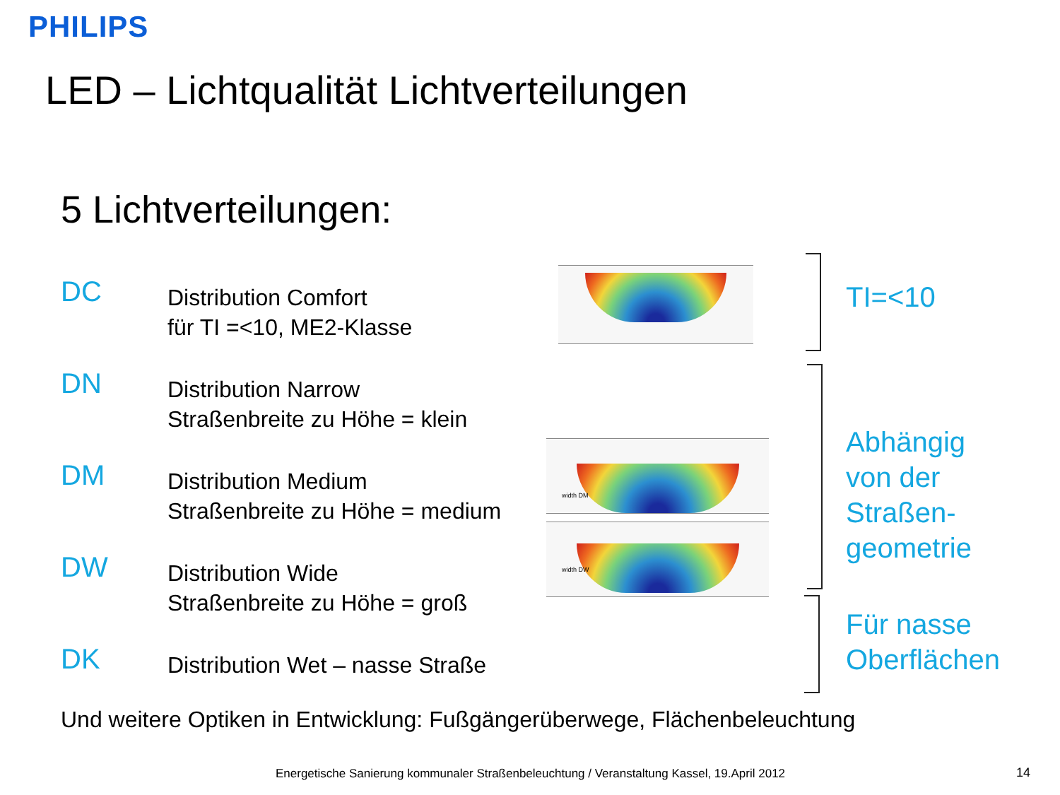PHILIPS
LED – Lichtqualität Lichtverteilungen
5 Lichtverteilungen:
DC
Distribution Comfort
für TI =<10, ME2-Klasse
DN
Distribution Narrow
Straßenbreite zu Höhe = klein
DM
Distribution Medium
Straßenbreite zu Höhe = medium
DW
Distribution Wide
Straßenbreite zu Höhe = groß
DK
Distribution Wet – nasse Straße
width DM
width DW
TI=<10
Abhängig
von der
Straßen-
geometrie
Für nasse
Oberflächen
Und weitere Optiken in Entwicklung: Fußgängerüberwege, Flächenbeleuchtung
Energetische Sanierung kommunaler Straßenbeleuchtung / Veranstaltung Kassel, 19.April 2012
14